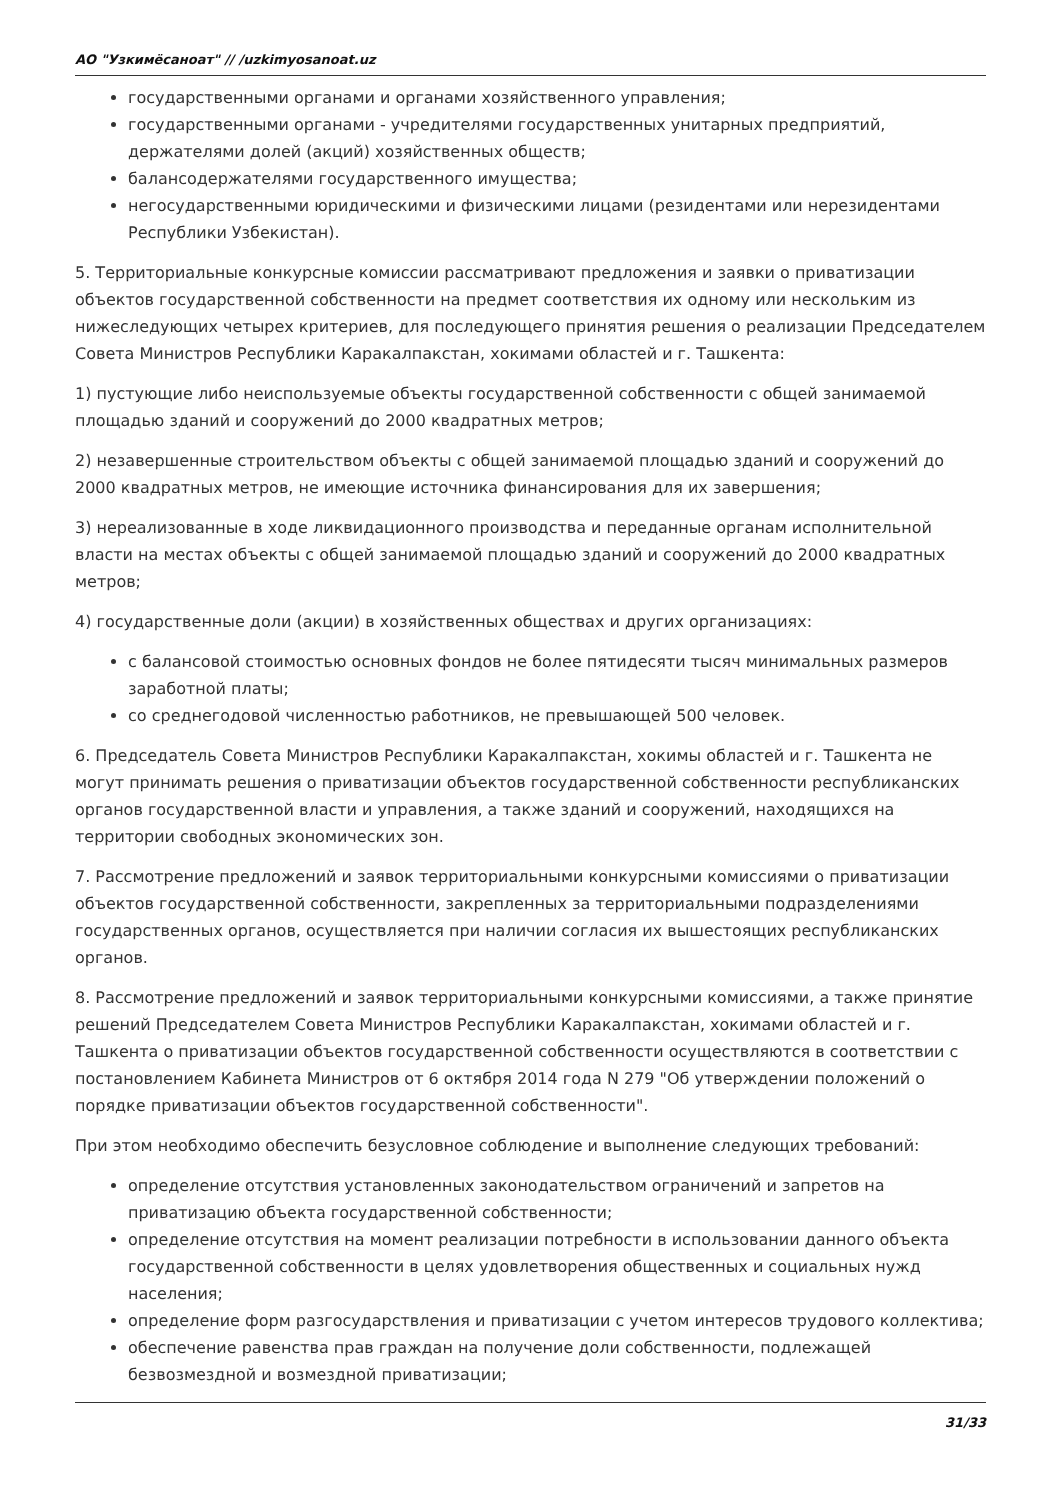АО "Узкимёсаноат" // /uzkimyosanoat.uz
государственными органами и органами хозяйственного управления;
государственными органами - учредителями государственных унитарных предприятий, держателями долей (акций) хозяйственных обществ;
балансодержателями государственного имущества;
негосударственными юридическими и физическими лицами (резидентами или нерезидентами Республики Узбекистан).
5. Территориальные конкурсные комиссии рассматривают предложения и заявки о приватизации объектов государственной собственности на предмет соответствия их одному или нескольким из нижеследующих четырех критериев, для последующего принятия решения о реализации Председателем Совета Министров Республики Каракалпакстан, хокимами областей и г. Ташкента:
1) пустующие либо неиспользуемые объекты государственной собственности с общей занимаемой площадью зданий и сооружений до 2000 квадратных метров;
2) незавершенные строительством объекты с общей занимаемой площадью зданий и сооружений до 2000 квадратных метров, не имеющие источника финансирования для их завершения;
3) нереализованные в ходе ликвидационного производства и переданные органам исполнительной власти на местах объекты с общей занимаемой площадью зданий и сооружений до 2000 квадратных метров;
4) государственные доли (акции) в хозяйственных обществах и других организациях:
с балансовой стоимостью основных фондов не более пятидесяти тысяч минимальных размеров заработной платы;
со среднегодовой численностью работников, не превышающей 500 человек.
6. Председатель Совета Министров Республики Каракалпакстан, хокимы областей и г. Ташкента не могут принимать решения о приватизации объектов государственной собственности республиканских органов государственной власти и управления, а также зданий и сооружений, находящихся на территории свободных экономических зон.
7. Рассмотрение предложений и заявок территориальными конкурсными комиссиями о приватизации объектов государственной собственности, закрепленных за территориальными подразделениями государственных органов, осуществляется при наличии согласия их вышестоящих республиканских органов.
8. Рассмотрение предложений и заявок территориальными конкурсными комиссиями, а также принятие решений Председателем Совета Министров Республики Каракалпакстан, хокимами областей и г. Ташкента о приватизации объектов государственной собственности осуществляются в соответствии с постановлением Кабинета Министров от 6 октября 2014 года N 279 "Об утверждении положений о порядке приватизации объектов государственной собственности".
При этом необходимо обеспечить безусловное соблюдение и выполнение следующих требований:
определение отсутствия установленных законодательством ограничений и запретов на приватизацию объекта государственной собственности;
определение отсутствия на момент реализации потребности в использовании данного объекта государственной собственности в целях удовлетворения общественных и социальных нужд населения;
определение форм разгосударствления и приватизации с учетом интересов трудового коллектива;
обеспечение равенства прав граждан на получение доли собственности, подлежащей безвозмездной и возмездной приватизации;
31/33